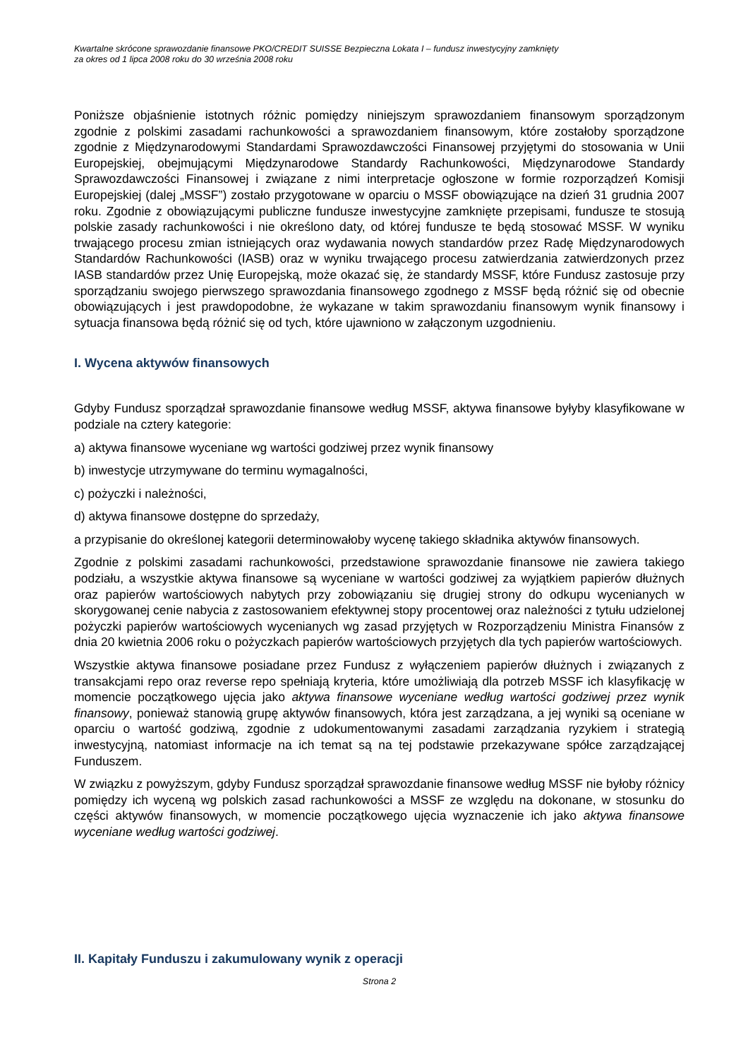Kwartalne skrócone sprawozdanie finansowe PKO/CREDIT SUISSE Bezpieczna Lokata I – fundusz inwestycyjny zamknięty
za okres od 1 lipca 2008 roku do 30 września 2008 roku
Poniższe objaśnienie istotnych różnic pomiędzy niniejszym sprawozdaniem finansowym sporządzonym zgodnie z polskimi zasadami rachunkowości a sprawozdaniem finansowym, które zostałoby sporządzone zgodnie z Międzynarodowymi Standardami Sprawozdawczości Finansowej przyjętymi do stosowania w Unii Europejskiej, obejmującymi Międzynarodowe Standardy Rachunkowości, Międzynarodowe Standardy Sprawozdawczości Finansowej i związane z nimi interpretacje ogłoszone w formie rozporządzeń Komisji Europejskiej (dalej „MSSF”) zostało przygotowane w oparciu o MSSF obowiązujące na dzień 31 grudnia 2007 roku. Zgodnie z obowiązującymi publiczne fundusze inwestycyjne zamknięte przepisami, fundusze te stosują polskie zasady rachunkowości i nie określono daty, od której fundusze te będą stosować MSSF. W wyniku trwającego procesu zmian istniejących oraz wydawania nowych standardów przez Radę Międzynarodowych Standardów Rachunkowości (IASB) oraz w wyniku trwającego procesu zatwierdzania zatwierdzonych przez IASB standardów przez Unię Europejską, może okazać się, że standardy MSSF, które Fundusz zastosuje przy sporządzaniu swojego pierwszego sprawozdania finansowego zgodnego z MSSF będą różnić się od obecnie obowiązujących i jest prawdopodobne, że wykazane w takim sprawozdaniu finansowym wynik finansowy i sytuacja finansowa będą różnić się od tych, które ujawniono w załączonym uzgodnieniu.
I. Wycena aktywów finansowych
Gdyby Fundusz sporządzał sprawozdanie finansowe według MSSF, aktywa finansowe byłyby klasyfikowane w podziale na cztery kategorie:
a) aktywa finansowe wyceniane wg wartości godziwej przez wynik finansowy
b) inwestycje utrzymywane do terminu wymagalności,
c) pożyczki i należności,
d) aktywa finansowe dostępne do sprzedaży,
a przypisanie do określonej kategorii determinowałoby wycenę takiego składnika aktywów finansowych.
Zgodnie z polskimi zasadami rachunkowości, przedstawione sprawozdanie finansowe nie zawiera takiego podziału, a wszystkie aktywa finansowe są wyceniane w wartości godziwej za wyjątkiem papierów dłużnych oraz papierów wartościowych nabytych przy zobowiązaniu się drugiej strony do odkupu wycenianych w skorygowanej cenie nabycia z zastosowaniem efektywnej stopy procentowej oraz należności z tytułu udzielonej pożyczki papierów wartościowych wycenianych wg zasad przyjętych w Rozporządzeniu Ministra Finansów z dnia 20 kwietnia 2006 roku o pożyczkach papierów wartościowych przyjętych dla tych papierów wartościowych.
Wszystkie aktywa finansowe posiadane przez Fundusz z wyłączeniem papierów dłużnych i związanych z transakcjami repo oraz reverse repo spełniają kryteria, które umożliwiają dla potrzeb MSSF ich klasyfikację w momencie początkowego ujęcia jako aktywa finansowe wyceniane według wartości godziwej przez wynik finansowy, ponieważ stanowią grupę aktywów finansowych, która jest zarządzana, a jej wyniki są oceniane w oparciu o wartość godziwą, zgodnie z udokumentowanymi zasadami zarządzania ryzykiem i strategią inwestycyjną, natomiast informacje na ich temat są na tej podstawie przekazywane spółce zarządzającej Funduszem.
W związku z powyższym, gdyby Fundusz sporządzał sprawozdanie finansowe według MSSF nie byłoby różnicy pomiędzy ich wyceną wg polskich zasad rachunkowości a MSSF ze względu na dokonane, w stosunku do części aktywów finansowych, w momencie początkowego ujęcia wyznaczenie ich jako aktywa finansowe wyceniane według wartości godziwej.
II. Kapitały Funduszu i zakumulowany wynik z operacji
Strona 2